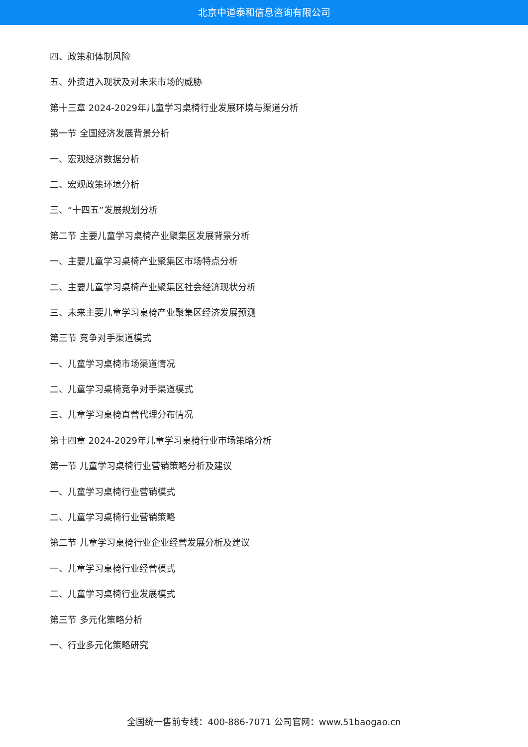北京中道泰和信息咨询有限公司
四、政策和体制风险
五、外资进入现状及对未来市场的威胁
第十三章 2024-2029年儿童学习桌椅行业发展环境与渠道分析
第一节 全国经济发展背景分析
一、宏观经济数据分析
二、宏观政策环境分析
三、“十四五”发展规划分析
第二节 主要儿童学习桌椅产业聚集区发展背景分析
一、主要儿童学习桌椅产业聚集区市场特点分析
二、主要儿童学习桌椅产业聚集区社会经济现状分析
三、未来主要儿童学习桌椅产业聚集区经济发展预测
第三节 竞争对手渠道模式
一、儿童学习桌椅市场渠道情况
二、儿童学习桌椅竞争对手渠道模式
三、儿童学习桌椅直营代理分布情况
第十四章 2024-2029年儿童学习桌椅行业市场策略分析
第一节 儿童学习桌椅行业营销策略分析及建议
一、儿童学习桌椅行业营销模式
二、儿童学习桌椅行业营销策略
第二节 儿童学习桌椅行业企业经营发展分析及建议
一、儿童学习桌椅行业经营模式
二、儿童学习桌椅行业发展模式
第三节 多元化策略分析
一、行业多元化策略研究
全国统一售前专线：400-886-7071 公司官网：www.51baogao.cn